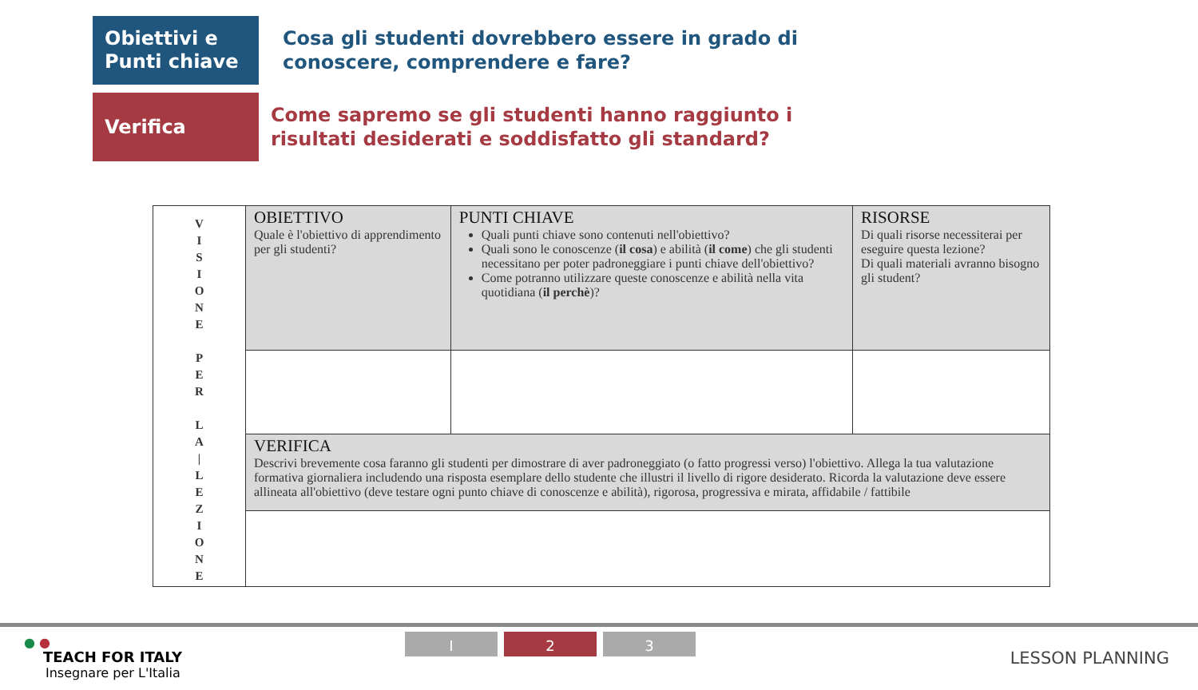Obiettivi e
Punti chiave
Cosa gli studenti dovrebbero essere in grado di
conoscere, comprendere e fare?
Verifica
Come sapremo se gli studenti hanno raggiunto i
risultati desiderati e soddisfatto gli standard?
| V I S I O N E P E R L A / L E Z I O N E | OBIETTIVO Quale è l'obiettivo di apprendimento per gli studenti? | PUNTI CHIAVE Quali punti chiave sono contenuti nell'obiettivo? Quali sono le conoscenze ( il cosa ) e abilità ( il come ) che gli studenti necessitano per poter padroneggiare i punti chiave dell'obiettivo? Come potranno utilizzare queste conoscenze e abilità nella vita quotidiana ( il perchè )? | RISORSE Di quali risorse necessiterai per eseguire questa lezione? Di quali materiali avranno bisogno gli student? |
| | VERIFICA Descrivi brevemente cosa faranno gli studenti per dimostrare di aver padroneggiato (o fatto progressi verso) l'obiettivo. Allega la tua valutazione formativa giornaliera includendo una risposta esemplare dello studente che illustri il livello di rigore desiderato. Ricorda la valutazione deve essere allineata all'obiettivo (deve testare ogni punto chiave di conoscenze e abilità), rigorosa, progressiva e mirata, affidabile / fattibile | | |
● ●
TEACH FOR ITALY
Insegnare per L'Italia
I 2 3
LESSON PLANNING